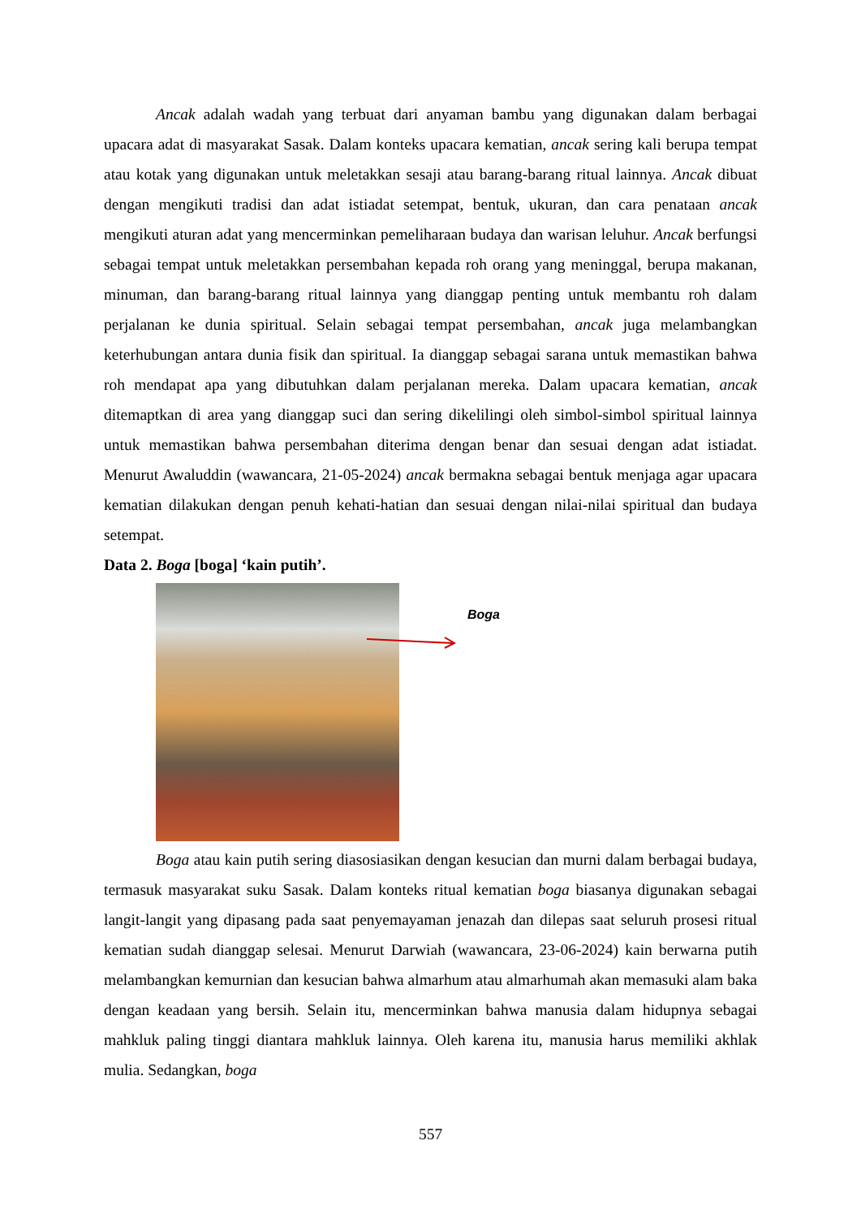Ancak adalah wadah yang terbuat dari anyaman bambu yang digunakan dalam berbagai upacara adat di masyarakat Sasak. Dalam konteks upacara kematian, ancak sering kali berupa tempat atau kotak yang digunakan untuk meletakkan sesaji atau barang-barang ritual lainnya. Ancak dibuat dengan mengikuti tradisi dan adat istiadat setempat, bentuk, ukuran, dan cara penataan ancak mengikuti aturan adat yang mencerminkan pemeliharaan budaya dan warisan leluhur. Ancak berfungsi sebagai tempat untuk meletakkan persembahan kepada roh orang yang meninggal, berupa makanan, minuman, dan barang-barang ritual lainnya yang dianggap penting untuk membantu roh dalam perjalanan ke dunia spiritual. Selain sebagai tempat persembahan, ancak juga melambangkan keterhubungan antara dunia fisik dan spiritual. Ia dianggap sebagai sarana untuk memastikan bahwa roh mendapat apa yang dibutuhkan dalam perjalanan mereka. Dalam upacara kematian, ancak ditemaptkan di area yang dianggap suci dan sering dikelilingi oleh simbol-simbol spiritual lainnya untuk memastikan bahwa persembahan diterima dengan benar dan sesuai dengan adat istiadat. Menurut Awaluddin (wawancara, 21-05-2024) ancak bermakna sebagai bentuk menjaga agar upacara kematian dilakukan dengan penuh kehati-hatian dan sesuai dengan nilai-nilai spiritual dan budaya setempat.
Data 2. Boga [boga] ‘kain putih’.
Boga
Boga atau kain putih sering diasosiasikan dengan kesucian dan murni dalam berbagai budaya, termasuk masyarakat suku Sasak. Dalam konteks ritual kematian boga biasanya digunakan sebagai langit-langit yang dipasang pada saat penyemayaman jenazah dan dilepas saat seluruh prosesi ritual kematian sudah dianggap selesai. Menurut Darwiah (wawancara, 23-06-2024) kain berwarna putih melambangkan kemurnian dan kesucian bahwa almarhum atau almarhumah akan memasuki alam baka dengan keadaan yang bersih. Selain itu, mencerminkan bahwa manusia dalam hidupnya sebagai mahkluk paling tinggi diantara mahkluk lainnya. Oleh karena itu, manusia harus memiliki akhlak mulia. Sedangkan, boga
557